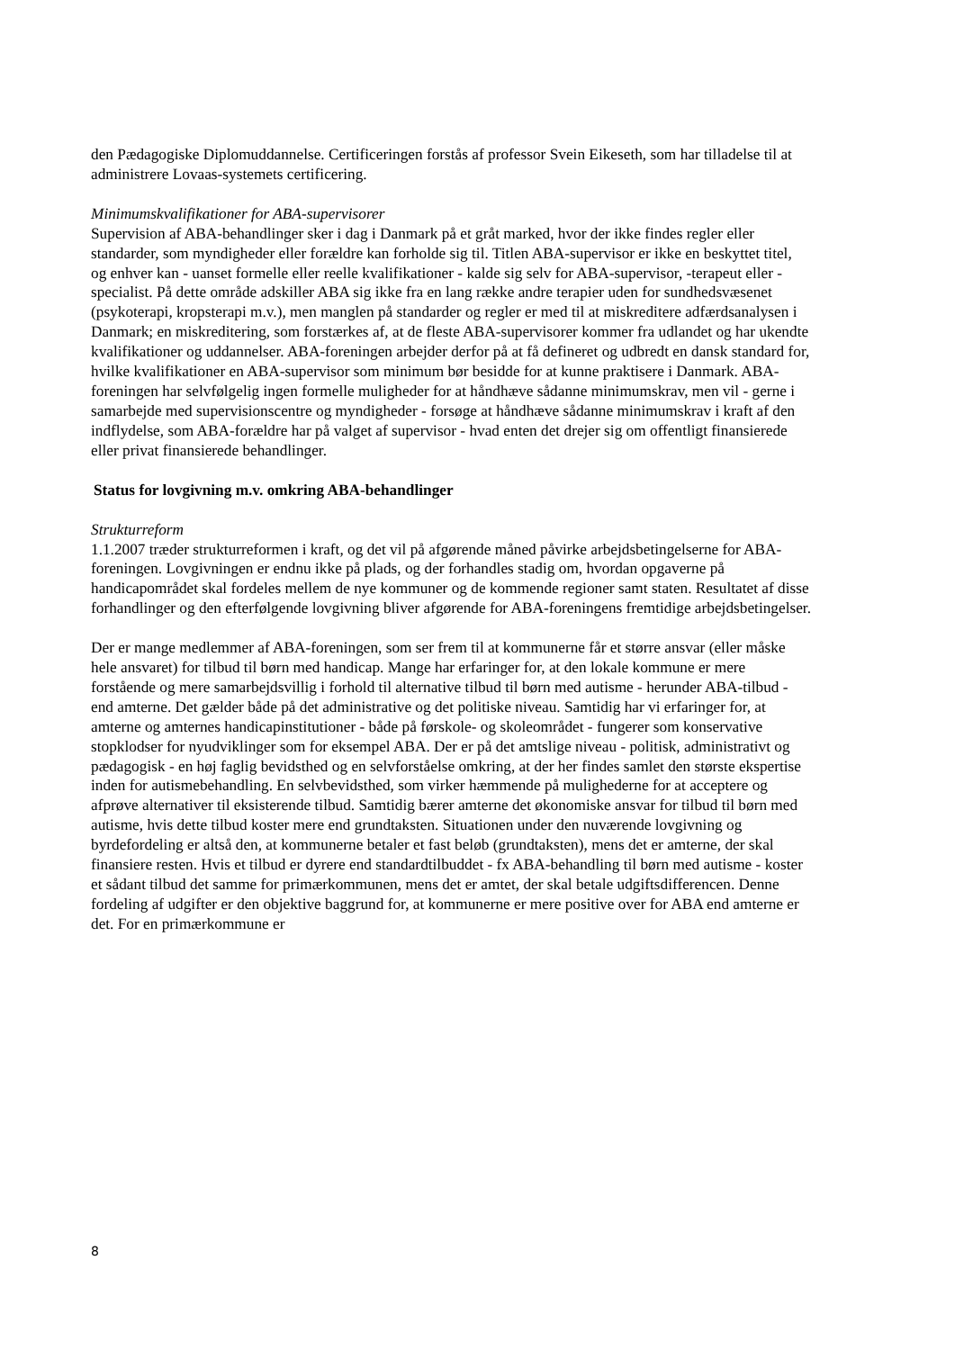den Pædagogiske Diplomuddannelse. Certificeringen forstås af professor Svein Eikeseth, som har tilladelse til at administrere Lovaas-systemets certificering.
Minimumskvalifikationer for ABA-supervisorer
Supervision af ABA-behandlinger sker i dag i Danmark på et gråt marked, hvor der ikke findes regler eller standarder, som myndigheder eller forældre kan forholde sig til. Titlen ABA-supervisor er ikke en beskyttet titel, og enhver kan - uanset formelle eller reelle kvalifikationer - kalde sig selv for ABA-supervisor, -terapeut eller -specialist. På dette område adskiller ABA sig ikke fra en lang række andre terapier uden for sundhedsvæsenet (psykoterapi, kropsterapi m.v.), men manglen på standarder og regler er med til at miskreditere adfærdsanalysen i Danmark; en miskreditering, som forstærkes af, at de fleste ABA-supervisorer kommer fra udlandet og har ukendte kvalifikationer og uddannelser. ABA-foreningen arbejder derfor på at få defineret og udbredt en dansk standard for, hvilke kvalifikationer en ABA-supervisor som minimum bør besidde for at kunne praktisere i Danmark. ABA-foreningen har selvfølgelig ingen formelle muligheder for at håndhæve sådanne minimumskrav, men vil - gerne i samarbejde med supervisionscentre og myndigheder - forsøge at håndhæve sådanne minimumskrav i kraft af den indflydelse, som ABA-forældre har på valget af supervisor - hvad enten det drejer sig om offentligt finansierede eller privat finansierede behandlinger.
Status for lovgivning m.v. omkring ABA-behandlinger
Strukturreform
1.1.2007 træder strukturreformen i kraft, og det vil på afgørende måned påvirke arbejdsbetingelserne for ABA-foreningen. Lovgivningen er endnu ikke på plads, og der forhandles stadig om, hvordan opgaverne på handicapområdet skal fordeles mellem de nye kommuner og de kommende regioner samt staten. Resultatet af disse forhandlinger og den efterfølgende lovgivning bliver afgørende for ABA-foreningens fremtidige arbejdsbetingelser.
Der er mange medlemmer af ABA-foreningen, som ser frem til at kommunerne får et større ansvar (eller måske hele ansvaret) for tilbud til børn med handicap. Mange har erfaringer for, at den lokale kommune er mere forstående og mere samarbejdsvillig i forhold til alternative tilbud til børn med autisme - herunder ABA-tilbud - end amterne. Det gælder både på det administrative og det politiske niveau. Samtidig har vi erfaringer for, at amterne og amternes handicapinstitutioner - både på førskole- og skoleområdet - fungerer som konservative stopklodser for nyudviklinger som for eksempel ABA. Der er på det amtslige niveau - politisk, administrativt og pædagogisk - en høj faglig bevidsthed og en selvforståelse omkring, at der her findes samlet den største ekspertise inden for autismebehandling. En selvbevidsthed, som virker hæmmende på mulighederne for at acceptere og afprøve alternativer til eksisterende tilbud. Samtidig bærer amterne det økonomiske ansvar for tilbud til børn med autisme, hvis dette tilbud koster mere end grundtaksten. Situationen under den nuværende lovgivning og byrdefordeling er altså den, at kommunerne betaler et fast beløb (grundtaksten), mens det er amterne, der skal finansiere resten. Hvis et tilbud er dyrere end standardtilbuddet - fx ABA-behandling til børn med autisme - koster et sådant tilbud det samme for primærkommunen, mens det er amtet, der skal betale udgiftsdifferencen. Denne fordeling af udgifter er den objektive baggrund for, at kommunerne er mere positive over for ABA end amterne er det. For en primærkommune er
8